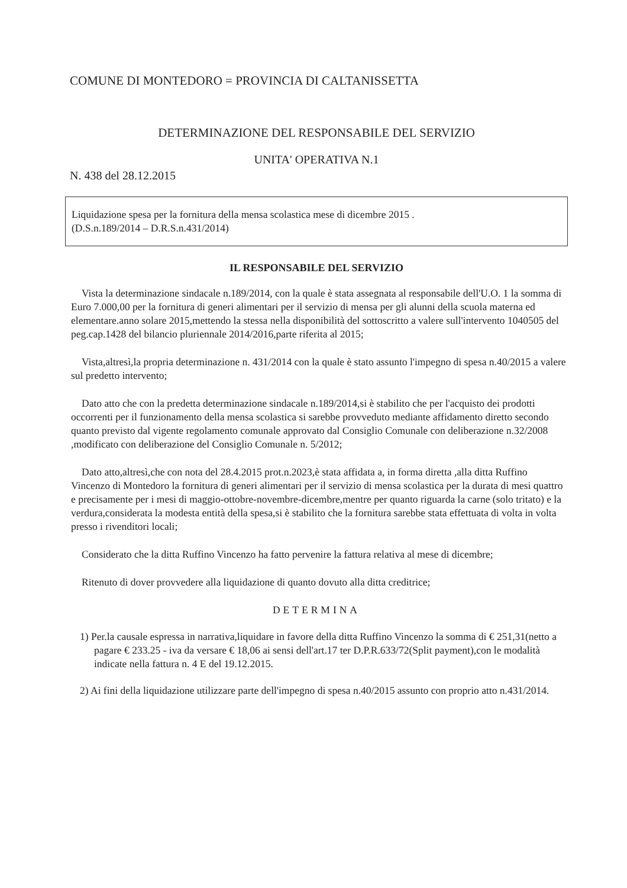COMUNE DI MONTEDORO = PROVINCIA DI CALTANISSETTA
DETERMINAZIONE DEL RESPONSABILE DEL SERVIZIO
UNITA' OPERATIVA N.1
N. 438 del 28.12.2015
Liquidazione spesa per la fornitura della mensa scolastica mese di dicembre 2015 .
(D.S.n.189/2014 – D.R.S.n.431/2014)
IL RESPONSABILE DEL SERVIZIO
Vista la determinazione sindacale n.189/2014, con la quale è stata assegnata al responsabile dell'U.O. 1 la somma di Euro 7.000,00 per la fornitura di generi alimentari per il servizio di mensa per gli alunni della scuola materna ed elementare.anno solare 2015,mettendo la stessa nella disponibilità del sottoscritto a valere sull'intervento 1040505 del peg.cap.1428 del bilancio pluriennale 2014/2016,parte riferita al 2015;
Vista,altresì,la propria determinazione n. 431/2014 con la quale è stato assunto l'impegno di spesa n.40/2015 a valere sul predetto intervento;
Dato atto che con la predetta determinazione sindacale n.189/2014,si è stabilito che per l'acquisto dei prodotti occorrenti per il funzionamento della mensa scolastica si sarebbe provveduto mediante affidamento diretto secondo quanto previsto dal vigente regolamento comunale approvato dal Consiglio Comunale con deliberazione n.32/2008 ,modificato con deliberazione del Consiglio Comunale n. 5/2012;
Dato atto,altresì,che con nota del 28.4.2015 prot.n.2023,è stata affidata a, in forma diretta ,alla ditta Ruffino Vincenzo di Montedoro la fornitura di generi alimentari per il servizio di mensa scolastica per la durata di mesi quattro e precisamente per i mesi di maggio-ottobre-novembre-dicembre,mentre per quanto riguarda la carne (solo tritato) e la verdura,considerata la modesta entità della spesa,si è stabilito che la fornitura sarebbe stata effettuata di volta in volta presso i rivenditori locali;
Considerato che la ditta Ruffino Vincenzo ha fatto pervenire la fattura relativa al mese di dicembre;
Ritenuto di dover provvedere alla liquidazione di quanto dovuto alla ditta creditrice;
DETERMINA
1) Per.la causale espressa in narrativa,liquidare in favore della ditta Ruffino Vincenzo la somma di € 251,31(netto a pagare € 233.25 - iva da versare € 18,06 ai sensi dell'art.17 ter D.P.R.633/72(Split payment),con le modalità indicate nella fattura n. 4 E del 19.12.2015.
2) Ai fini della liquidazione utilizzare parte dell'impegno di spesa n.40/2015 assunto con proprio atto n.431/2014.